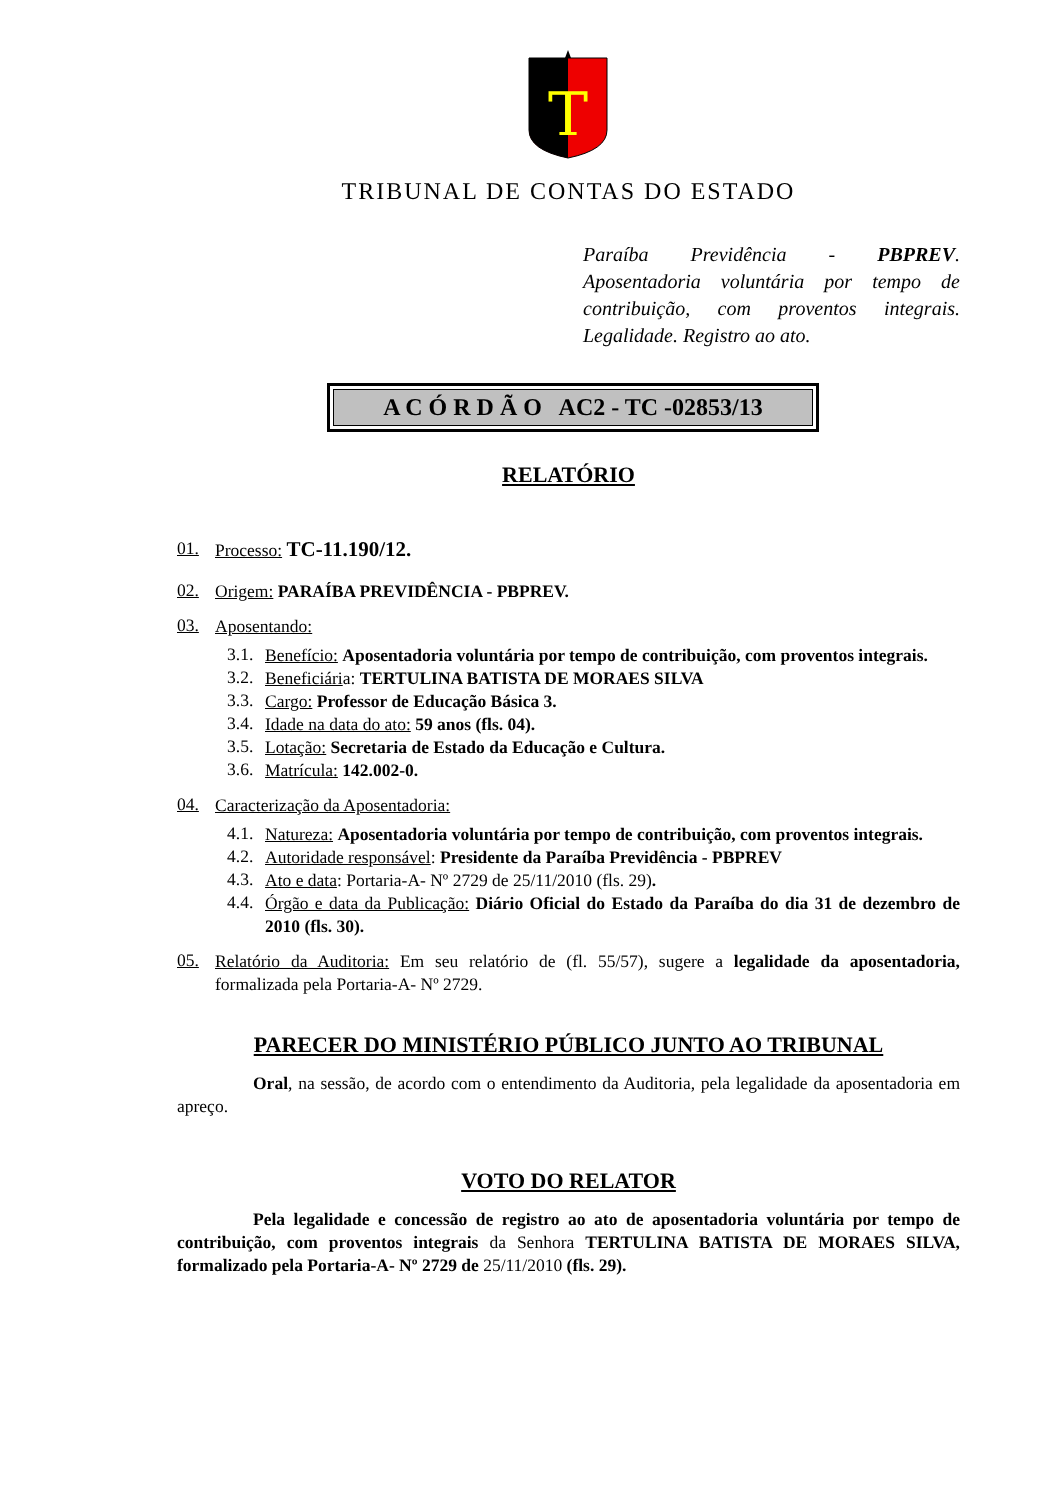T
TRIBUNAL DE CONTAS DO ESTADO
Paraíba Previdência - PBPREV. Aposentadoria voluntária por tempo de contribuição, com proventos integrais. Legalidade. Registro ao ato.
A C Ó R D Ã O AC2 - TC -02853/13
RELATÓRIO
01.
Processo: TC-11.190/12.
02.
Origem: PARAÍBA PREVIDÊNCIA - PBPREV.
03.
Aposentando:
3.1.
Benefício: Aposentadoria voluntária por tempo de contribuição, com proventos integrais.
3.2.
Beneficiária: TERTULINA BATISTA DE MORAES SILVA
3.3.
Cargo: Professor de Educação Básica 3.
3.4.
Idade na data do ato: 59 anos (fls. 04).
3.5.
Lotação: Secretaria de Estado da Educação e Cultura.
3.6.
Matrícula: 142.002-0.
04.
Caracterização da Aposentadoria:
4.1.
Natureza: Aposentadoria voluntária por tempo de contribuição, com proventos integrais.
4.2.
Autoridade responsável: Presidente da Paraíba Previdência - PBPREV
4.3.
Ato e data: Portaria-A- Nº 2729 de 25/11/2010 (fls. 29).
4.4.
Órgão e data da Publicação: Diário Oficial do Estado da Paraíba do dia 31 de dezembro de 2010 (fls. 30).
05.
Relatório da Auditoria: Em seu relatório de (fl. 55/57), sugere a legalidade da aposentadoria, formalizada pela Portaria-A- Nº 2729.
PARECER DO MINISTÉRIO PÚBLICO JUNTO AO TRIBUNAL
Oral, na sessão, de acordo com o entendimento da Auditoria, pela legalidade da aposentadoria em apreço.
VOTO DO RELATOR
Pela legalidade e concessão de registro ao ato de aposentadoria voluntária por tempo de contribuição, com proventos integrais da Senhora TERTULINA BATISTA DE MORAES SILVA, formalizado pela Portaria-A- Nº 2729 de 25/11/2010 (fls. 29).